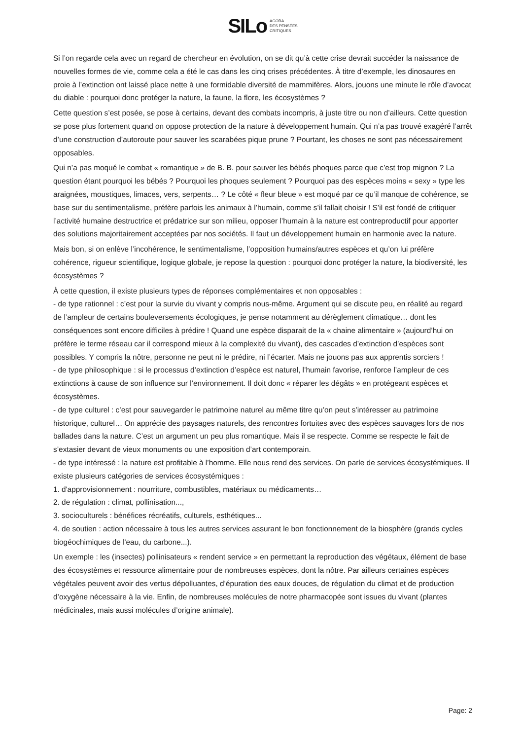SILo AGORA
DES PENSÉES
CRITIQUES
Si l’on regarde cela avec un regard de chercheur en évolution, on se dit qu’à cette crise devrait succéder la naissance de nouvelles formes de vie, comme cela a été le cas dans les cinq crises précédentes. À titre d’exemple, les dinosaures en proie à l’extinction ont laissé place nette à une formidable diversité de mammifères. Alors, jouons une minute le rôle d’avocat du diable : pourquoi donc protéger la nature, la faune, la flore, les écosystèmes ?
Cette question s’est posée, se pose à certains, devant des combats incompris, à juste titre ou non d’ailleurs. Cette question se pose plus fortement quand on oppose protection de la nature à développement humain. Qui n’a pas trouvé exagéré l’arrêt d’une construction d’autoroute pour sauver les scarabées pique prune ? Pourtant, les choses ne sont pas nécessairement opposables.
Qui n’a pas moqué le combat « romantique » de B. B. pour sauver les bébés phoques parce que c’est trop mignon ? La question étant pourquoi les bébés ? Pourquoi les phoques seulement ? Pourquoi pas des espèces moins « sexy » type les araignées, moustiques, limaces, vers, serpents… ? Le côté « fleur bleue » est moqué par ce qu’il manque de cohérence, se base sur du sentimentalisme, préfère parfois les animaux à l’humain, comme s’il fallait choisir ! S’il est fondé de critiquer l’activité humaine destructrice et prédatrice sur son milieu, opposer l’humain à la nature est contreproductif pour apporter des solutions majoritairement acceptées par nos sociétés. Il faut un développement humain en harmonie avec la nature.
Mais bon, si on enlève l’incohérence, le sentimentalisme, l’opposition humains/autres espèces et qu’on lui préfère cohérence, rigueur scientifique, logique globale, je repose la question : pourquoi donc protéger la nature, la biodiversité, les écosystèmes ?
À cette question, il existe plusieurs types de réponses complémentaires et non opposables :
- de type rationnel : c’est pour la survie du vivant y compris nous-même. Argument qui se discute peu, en réalité au regard de l’ampleur de certains bouleversements écologiques, je pense notamment au dérèglement climatique… dont les conséquences sont encore difficiles à prédire ! Quand une espèce disparait de la « chaine alimentaire » (aujourd’hui on préfère le terme réseau car il correspond mieux à la complexité du vivant), des cascades d’extinction d’espèces sont possibles. Y compris la nôtre, personne ne peut ni le prédire, ni l’écarter. Mais ne jouons pas aux apprentis sorciers !
- de type philosophique : si le processus d’extinction d’espèce est naturel, l’humain favorise, renforce l’ampleur de ces extinctions à cause de son influence sur l’environnement. Il doit donc « réparer les dégâts » en protégeant espèces et écosystèmes.
- de type culturel : c’est pour sauvegarder le patrimoine naturel au même titre qu’on peut s’intéresser au patrimoine historique, culturel… On apprécie des paysages naturels, des rencontres fortuites avec des espèces sauvages lors de nos ballades dans la nature. C’est un argument un peu plus romantique. Mais il se respecte. Comme se respecte le fait de s’extasier devant de vieux monuments ou une exposition d’art contemporain.
- de type intéressé : la nature est profitable à l’homme. Elle nous rend des services. On parle de services écosystémiques. Il existe plusieurs catégories de services écosystémiques :
1. d'approvisionnement : nourriture, combustibles, matériaux ou médicaments…
2. de régulation : climat, pollinisation...,
3. socioculturels : bénéfices récréatifs, culturels, esthétiques...
4. de soutien : action nécessaire à tous les autres services assurant le bon fonctionnement de la biosphère (grands cycles biogéochimiques de l'eau, du carbone...).
Un exemple : les (insectes) pollinisateurs « rendent service » en permettant la reproduction des végétaux, élément de base des écosystèmes et ressource alimentaire pour de nombreuses espèces, dont la nôtre. Par ailleurs certaines espèces végétales peuvent avoir des vertus dépolluantes, d’épuration des eaux douces, de régulation du climat et de production d’oxygène nécessaire à la vie. Enfin, de nombreuses molécules de notre pharmacopée sont issues du vivant (plantes médicinales, mais aussi molécules d’origine animale).
Page: 2